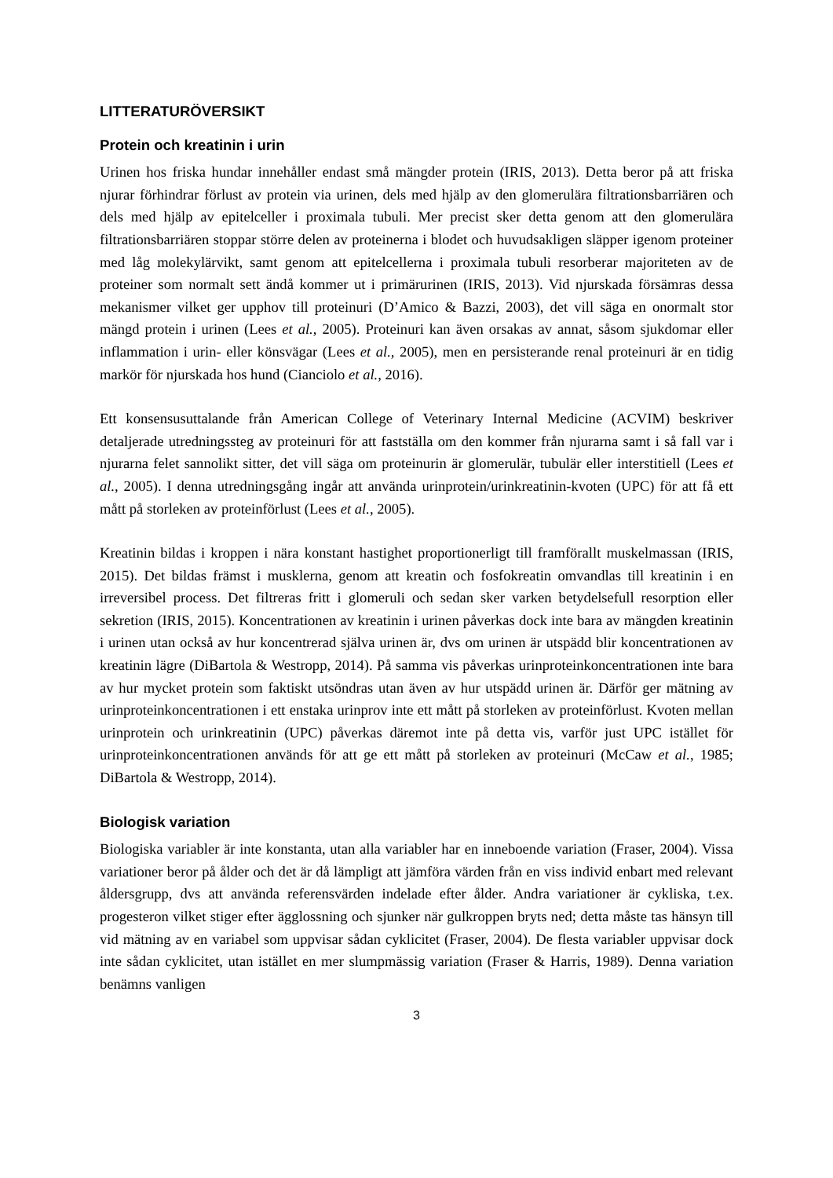LITTERATURÖVERSIKT
Protein och kreatinin i urin
Urinen hos friska hundar innehåller endast små mängder protein (IRIS, 2013). Detta beror på att friska njurar förhindrar förlust av protein via urinen, dels med hjälp av den glomerulära filtrationsbarriären och dels med hjälp av epitelceller i proximala tubuli. Mer precist sker detta genom att den glomerulära filtrationsbarriären stoppar större delen av proteinerna i blodet och huvudsakligen släpper igenom proteiner med låg molekylärvikt, samt genom att epitelcellerna i proximala tubuli resorberar majoriteten av de proteiner som normalt sett ändå kommer ut i primärurinen (IRIS, 2013). Vid njurskada försämras dessa mekanismer vilket ger upphov till proteinuri (D’Amico & Bazzi, 2003), det vill säga en onormalt stor mängd protein i urinen (Lees et al., 2005). Proteinuri kan även orsakas av annat, såsom sjukdomar eller inflammation i urin- eller könsvägar (Lees et al., 2005), men en persisterande renal proteinuri är en tidig markör för njurskada hos hund (Cianciolo et al., 2016).
Ett konsensusuttalande från American College of Veterinary Internal Medicine (ACVIM) beskriver detaljerade utredningssteg av proteinuri för att fastställa om den kommer från njurarna samt i så fall var i njurarna felet sannolikt sitter, det vill säga om proteinurin är glomerulär, tubulär eller interstitiell (Lees et al., 2005). I denna utredningsgång ingår att använda urinprotein/urinkreatinin-kvoten (UPC) för att få ett mått på storleken av proteinförlust (Lees et al., 2005).
Kreatinin bildas i kroppen i nära konstant hastighet proportionerligt till framförallt muskelmassan (IRIS, 2015). Det bildas främst i musklerna, genom att kreatin och fosfokreatin omvandlas till kreatinin i en irreversibel process. Det filtreras fritt i glomeruli och sedan sker varken betydelsefull resorption eller sekretion (IRIS, 2015). Koncentrationen av kreatinin i urinen påverkas dock inte bara av mängden kreatinin i urinen utan också av hur koncentrerad själva urinen är, dvs om urinen är utspädd blir koncentrationen av kreatinin lägre (DiBartola & Westropp, 2014). På samma vis påverkas urinproteinkoncentrationen inte bara av hur mycket protein som faktiskt utsöndras utan även av hur utspädd urinen är. Därför ger mätning av urinproteinkoncentrationen i ett enstaka urinprov inte ett mått på storleken av proteinförlust. Kvoten mellan urinprotein och urinkreatinin (UPC) påverkas däremot inte på detta vis, varför just UPC istället för urinproteinkoncentrationen används för att ge ett mått på storleken av proteinuri (McCaw et al., 1985; DiBartola & Westropp, 2014).
Biologisk variation
Biologiska variabler är inte konstanta, utan alla variabler har en inneboende variation (Fraser, 2004). Vissa variationer beror på ålder och det är då lämpligt att jämföra värden från en viss individ enbart med relevant åldersgrupp, dvs att använda referensvärden indelade efter ålder. Andra variationer är cykliska, t.ex. progesteron vilket stiger efter ägglossning och sjunker när gulkroppen bryts ned; detta måste tas hänsyn till vid mätning av en variabel som uppvisar sådan cyklicitet (Fraser, 2004). De flesta variabler uppvisar dock inte sådan cyklicitet, utan istället en mer slumpmässig variation (Fraser & Harris, 1989). Denna variation benämns vanligen
3